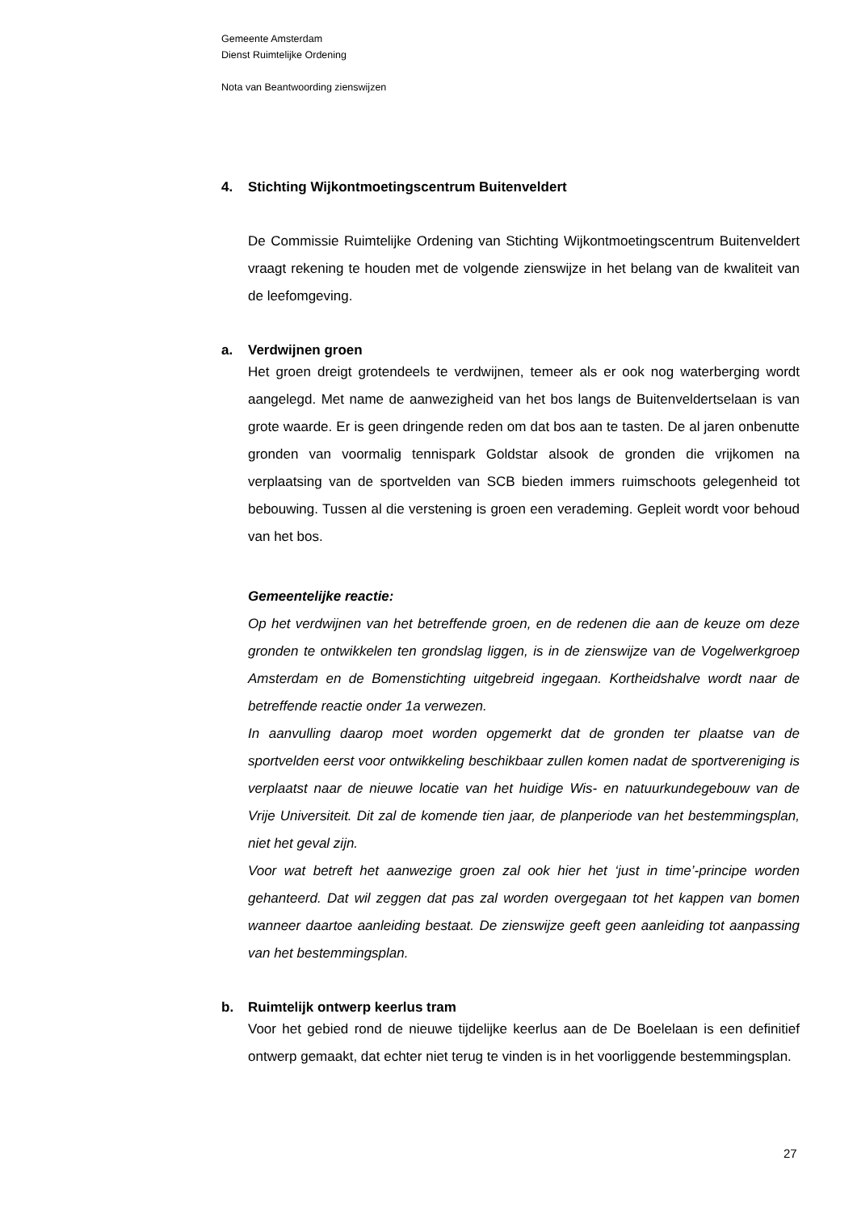Gemeente Amsterdam
Dienst Ruimtelijke Ordening
Nota van Beantwoording zienswijzen
4. Stichting Wijkontmoetingscentrum Buitenveldert
De Commissie Ruimtelijke Ordening van Stichting Wijkontmoetingscentrum Buitenveldert vraagt rekening te houden met de volgende zienswijze in het belang van de kwaliteit van de leefomgeving.
a. Verdwijnen groen
Het groen dreigt grotendeels te verdwijnen, temeer als er ook nog waterberging wordt aangelegd. Met name de aanwezigheid van het bos langs de Buitenveldertselaan is van grote waarde. Er is geen dringende reden om dat bos aan te tasten. De al jaren onbenutte gronden van voormalig tennispark Goldstar alsook de gronden die vrijkomen na verplaatsing van de sportvelden van SCB bieden immers ruimschoots gelegenheid tot bebouwing. Tussen al die verstening is groen een verademing. Gepleit wordt voor behoud van het bos.
Gemeentelijke reactie:
Op het verdwijnen van het betreffende groen, en de redenen die aan de keuze om deze gronden te ontwikkelen ten grondslag liggen, is in de zienswijze van de Vogelwerkgroep Amsterdam en de Bomenstichting uitgebreid ingegaan. Kortheidshalve wordt naar de betreffende reactie onder 1a verwezen.
In aanvulling daarop moet worden opgemerkt dat de gronden ter plaatse van de sportvelden eerst voor ontwikkeling beschikbaar zullen komen nadat de sportvereniging is verplaatst naar de nieuwe locatie van het huidige Wis- en natuurkundegebouw van de Vrije Universiteit. Dit zal de komende tien jaar, de planperiode van het bestemmingsplan, niet het geval zijn.
Voor wat betreft het aanwezige groen zal ook hier het ‘just in time’-principe worden gehanteerd. Dat wil zeggen dat pas zal worden overgegaan tot het kappen van bomen wanneer daartoe aanleiding bestaat. De zienswijze geeft geen aanleiding tot aanpassing van het bestemmingsplan.
b. Ruimtelijk ontwerp keerlus tram
Voor het gebied rond de nieuwe tijdelijke keerlus aan de De Boelelaan is een definitief ontwerp gemaakt, dat echter niet terug te vinden is in het voorliggende bestemmingsplan.
27